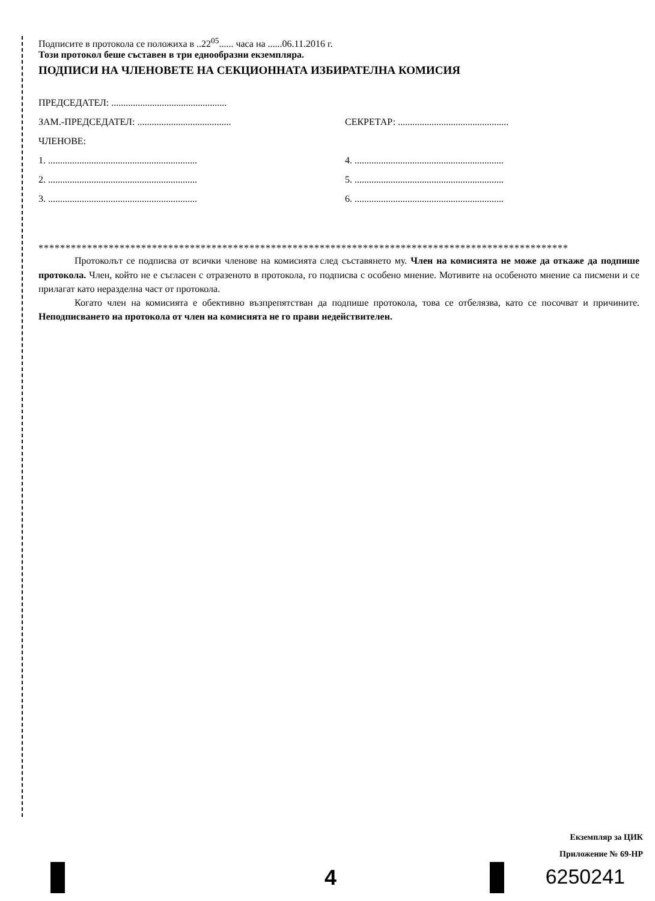Подписите в протокола се положиха в ..22<sup>05</sup>...... часа на ......06.11.2016 г.
Този протокол беше съставен в три еднообразни екземпляра.
ПОДПИСИ НА ЧЛЕНОВЕТЕ НА СЕКЦИОННАТА ИЗБИРАТЕЛНА КОМИСИЯ
ПРЕДСЕДАТЕЛ: ................................................
ЗАМ.-ПРЕДСЕДАТЕЛ: .......................................
ЧЛЕНОВЕ:
1. ..............................................................
2. ..............................................................
3. ..............................................................
СЕКРЕТАР: ..............................................
4. ..............................................................
5. ..............................................................
6. ..............................................................
**************************************************************************************************
Протоколът се подписва от всички членове на комисията след съставянето му. Член на комисията не може да откаже да подпише протокола. Член, който не е съгласен с отразеното в протокола, го подписва с особено мнение. Мотивите на особеното мнение са писмени и се прилагат като неразделна част от протокола.
Когато член на комисията е обективно възпрепятстван да подпише протокола, това се отбелязва, като се посочват и причините. Неподписването на протокола от член на комисията не го прави недействителен.
Екземпляр за ЦИК
Приложение № 69-НР
4 6250241